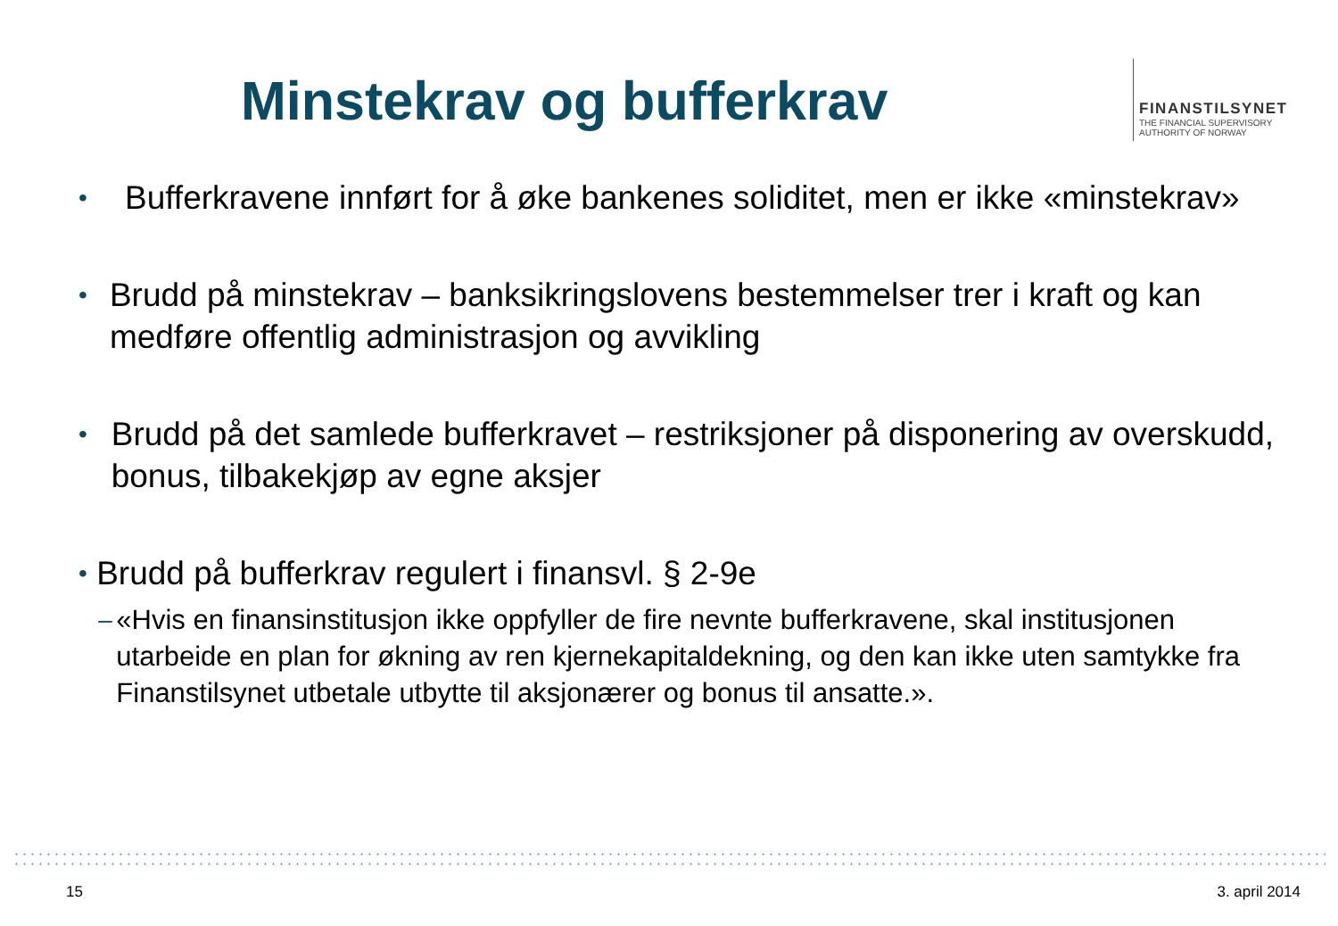Minstekrav og bufferkrav
FINANSTILSYNET
THE FINANCIAL SUPERVISORY
AUTHORITY OF NORWAY
•
Bufferkravene innført for å øke bankenes soliditet, men er ikke «minstekrav»
•
Brudd på minstekrav – banksikringslovens bestemmelser trer i kraft og kan medføre offentlig administrasjon og avvikling
•
Brudd på det samlede bufferkravet – restriksjoner på disponering av overskudd, bonus, tilbakekjøp av egne aksjer
•
Brudd på bufferkrav regulert i finansvl. § 2-9e
– «Hvis en finansinstitusjon ikke oppfyller de fire nevnte bufferkravene, skal institusjonen utarbeide en plan for økning av ren kjernekapitaldekning, og den kan ikke uten samtykke fra Finanstilsynet utbetale utbytte til aksjonærer og bonus til ansatte.».
15 3. april 2014